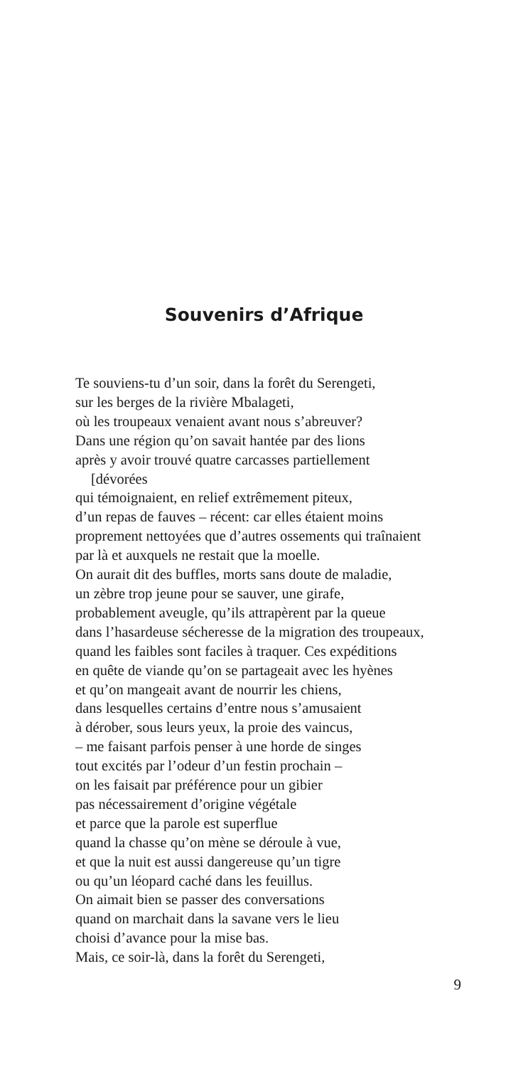Souvenirs d’Afrique
Te souviens-tu d’un soir, dans la forêt du Serengeti,
sur les berges de la rivière Mbalageti,
où les troupeaux venaient avant nous s’abreuver?
Dans une région qu’on savait hantée par des lions
après y avoir trouvé quatre carcasses partiellement
[dévorées
qui témoignaient, en relief extrêmement piteux,
d’un repas de fauves – récent: car elles étaient moins
proprement nettoyées que d’autres ossements qui traînaient
par là et auxquels ne restait que la moelle.
On aurait dit des buffles, morts sans doute de maladie,
un zèbre trop jeune pour se sauver, une girafe,
probablement aveugle, qu’ils attrapèrent par la queue
dans l’hasardeuse sécheresse de la migration des troupeaux,
quand les faibles sont faciles à traquer. Ces expéditions
en quête de viande qu’on se partageait avec les hyènes
et qu’on mangeait avant de nourrir les chiens,
dans lesquelles certains d’entre nous s’amusaient
à dérober, sous leurs yeux, la proie des vaincus,
– me faisant parfois penser à une horde de singes
tout excités par l’odeur d’un festin prochain –
on les faisait par préférence pour un gibier
pas nécessairement d’origine végétale
et parce que la parole est superflue
quand la chasse qu’on mène se déroule à vue,
et que la nuit est aussi dangereuse qu’un tigre
ou qu’un léopard caché dans les feuillus.
On aimait bien se passer des conversations
quand on marchait dans la savane vers le lieu
choisi d’avance pour la mise bas.
Mais, ce soir-là, dans la forêt du Serengeti,
9